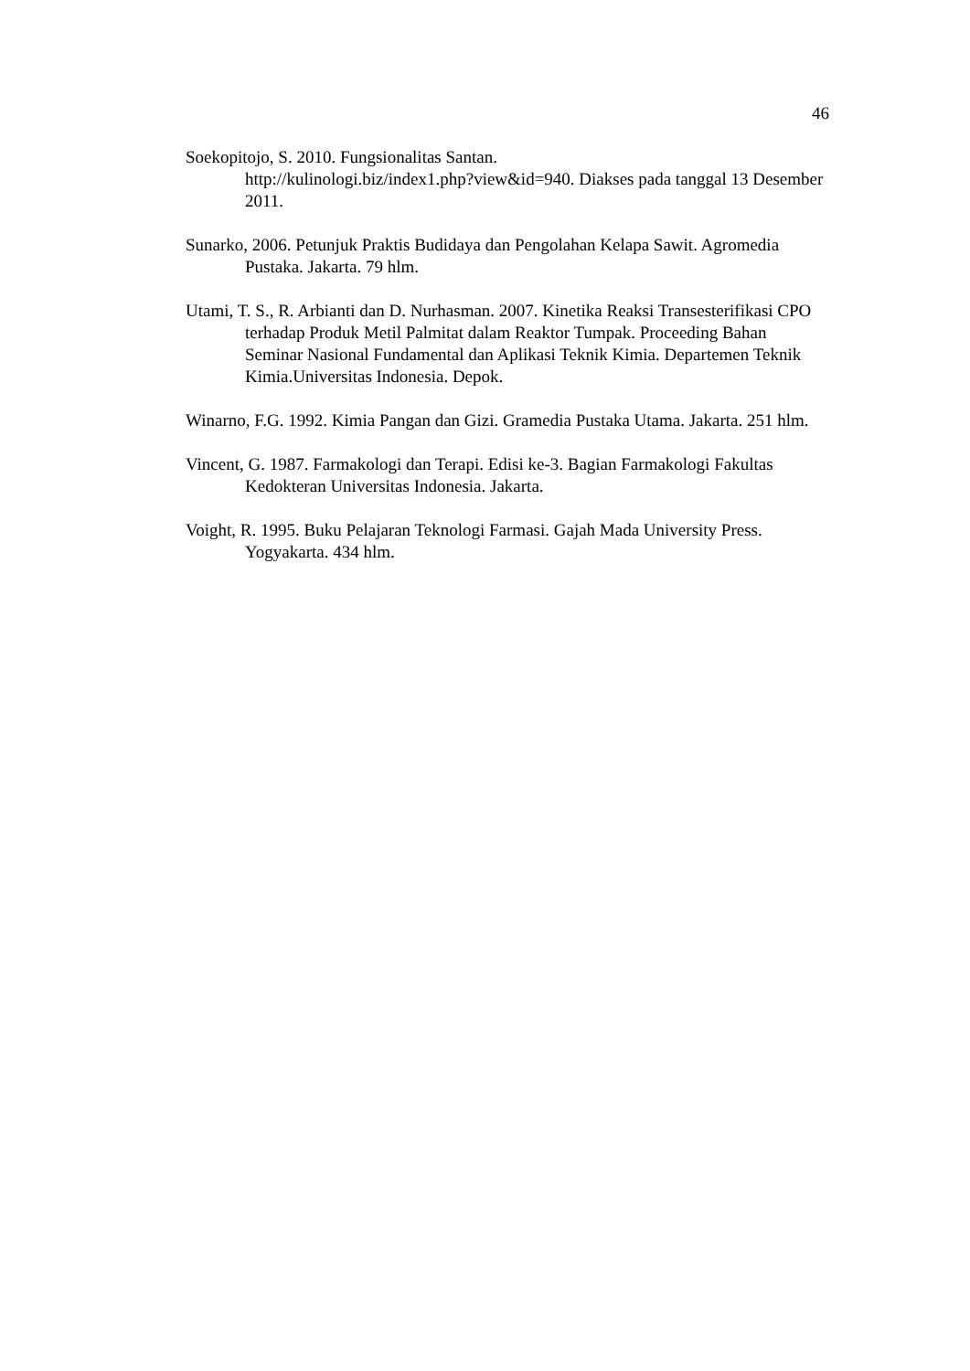46
Soekopitojo, S. 2010. Fungsionalitas Santan.
http://kulinologi.biz/index1.php?view&id=940. Diakses pada tanggal 13 Desember 2011.
Sunarko, 2006. Petunjuk Praktis Budidaya dan Pengolahan Kelapa Sawit. Agromedia Pustaka. Jakarta. 79 hlm.
Utami, T. S., R. Arbianti dan D. Nurhasman. 2007. Kinetika Reaksi Transesterifikasi CPO terhadap Produk Metil Palmitat dalam Reaktor Tumpak. Proceeding Bahan Seminar Nasional Fundamental dan Aplikasi Teknik Kimia. Departemen Teknik Kimia.Universitas Indonesia. Depok.
Winarno, F.G. 1992. Kimia Pangan dan Gizi. Gramedia Pustaka Utama. Jakarta. 251 hlm.
Vincent, G. 1987. Farmakologi dan Terapi. Edisi ke-3. Bagian Farmakologi Fakultas Kedokteran Universitas Indonesia. Jakarta.
Voight, R. 1995. Buku Pelajaran Teknologi Farmasi. Gajah Mada University Press. Yogyakarta. 434 hlm.